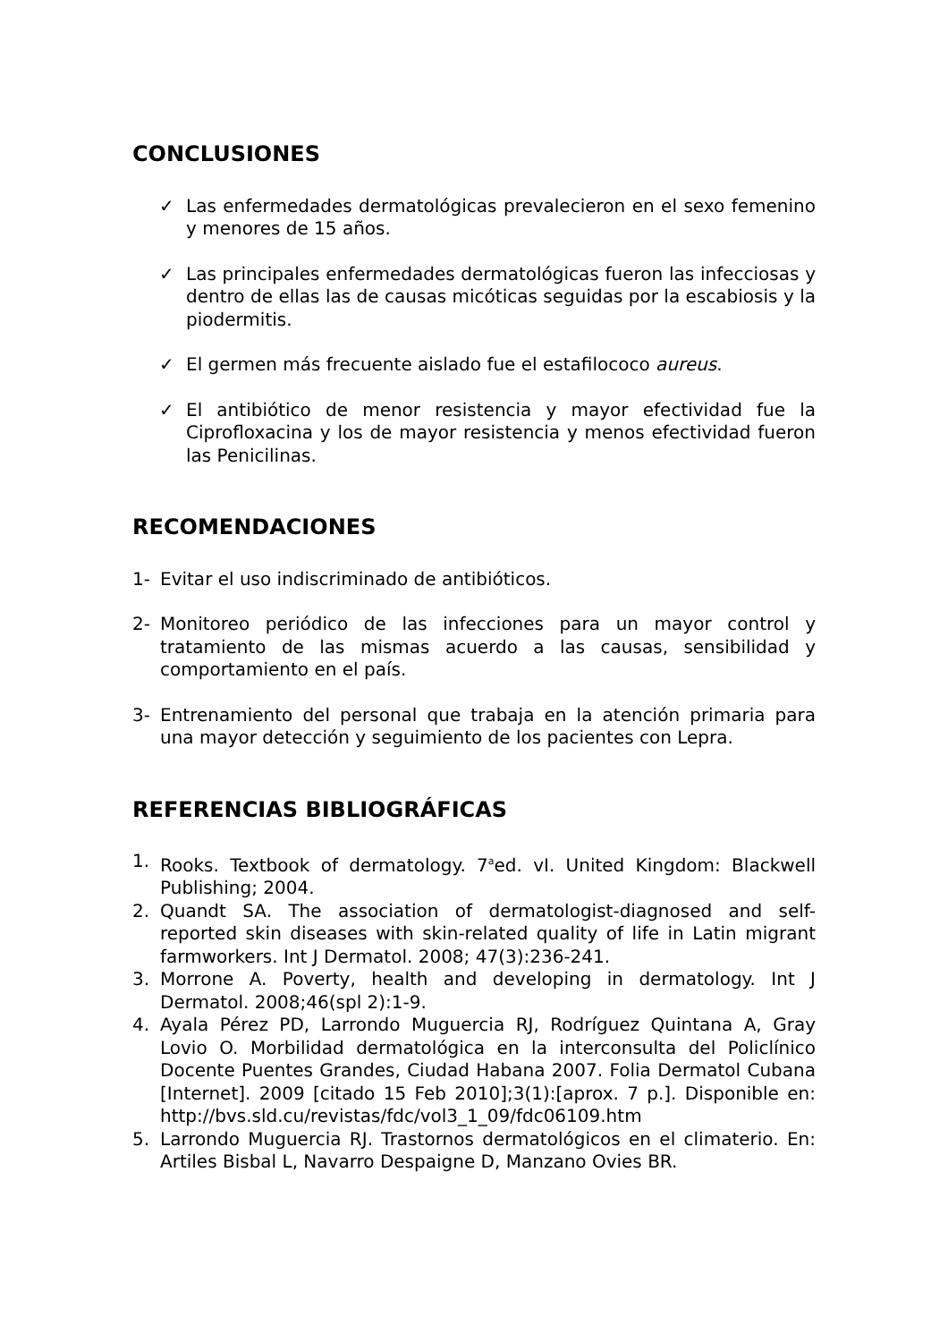CONCLUSIONES
✓ Las enfermedades dermatológicas prevalecieron en el sexo femenino y menores de 15 años.
✓ Las principales enfermedades dermatológicas fueron las infecciosas y dentro de ellas las de causas micóticas seguidas por la escabiosis y la piodermitis.
✓ El germen más frecuente aislado fue el estafilococo aureus.
✓ El antibiótico de menor resistencia y mayor efectividad fue la Ciprofloxacina y los de mayor resistencia y menos efectividad fueron las Penicilinas.
RECOMENDACIONES
1- Evitar el uso indiscriminado de antibióticos.
2- Monitoreo periódico de las infecciones para un mayor control y tratamiento de las mismas acuerdo a las causas, sensibilidad y comportamiento en el país.
3- Entrenamiento del personal que trabaja en la atención primaria para una mayor detección y seguimiento de los pacientes con Lepra.
REFERENCIAS BIBLIOGRÁFICAS
1. Rooks. Textbook of dermatology. 7<sup>a</sup>ed. vI. United Kingdom: Blackwell Publishing; 2004.
2. Quandt SA. The association of dermatologist-diagnosed and self-reported skin diseases with skin-related quality of life in Latin migrant farmworkers. Int J Dermatol. 2008; 47(3):236-241.
3. Morrone A. Poverty, health and developing in dermatology. Int J Dermatol. 2008;46(spl 2):1-9.
4. Ayala Pérez PD, Larrondo Muguercia RJ, Rodríguez Quintana A, Gray Lovio O. Morbilidad dermatológica en la interconsulta del Policlínico Docente Puentes Grandes, Ciudad Habana 2007. Folia Dermatol Cubana [Internet]. 2009 [citado 15 Feb 2010];3(1):[aprox. 7 p.]. Disponible en: http://bvs.sld.cu/revistas/fdc/vol3_1_09/fdc06109.htm
5. Larrondo Muguercia RJ. Trastornos dermatológicos en el climaterio. En: Artiles Bisbal L, Navarro Despaigne D, Manzano Ovies BR.